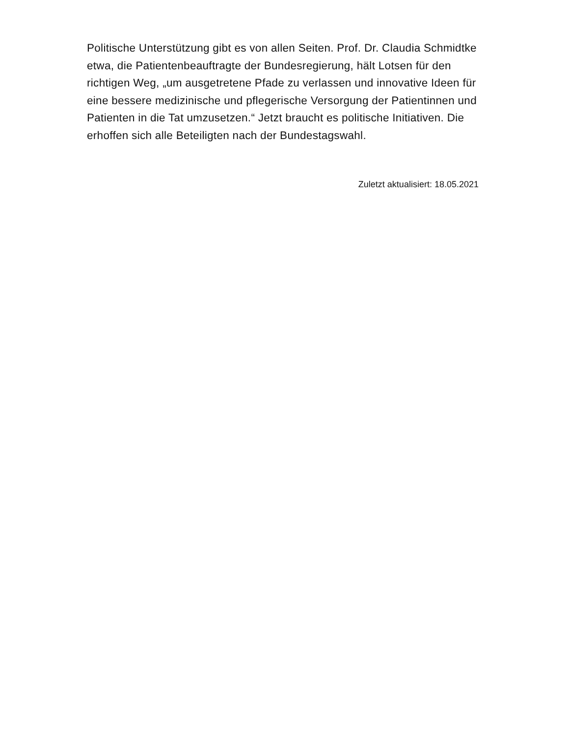Politische Unterstützung gibt es von allen Seiten. Prof. Dr. Claudia Schmidtke etwa, die Patientenbeauftragte der Bundesregierung, hält Lotsen für den richtigen Weg, „um ausgetretene Pfade zu verlassen und innovative Ideen für eine bessere medizinische und pflegerische Versorgung der Patientinnen und Patienten in die Tat umzusetzen.“ Jetzt braucht es politische Initiativen. Die erhoffen sich alle Beteiligten nach der Bundestagswahl.
Zuletzt aktualisiert: 18.05.2021